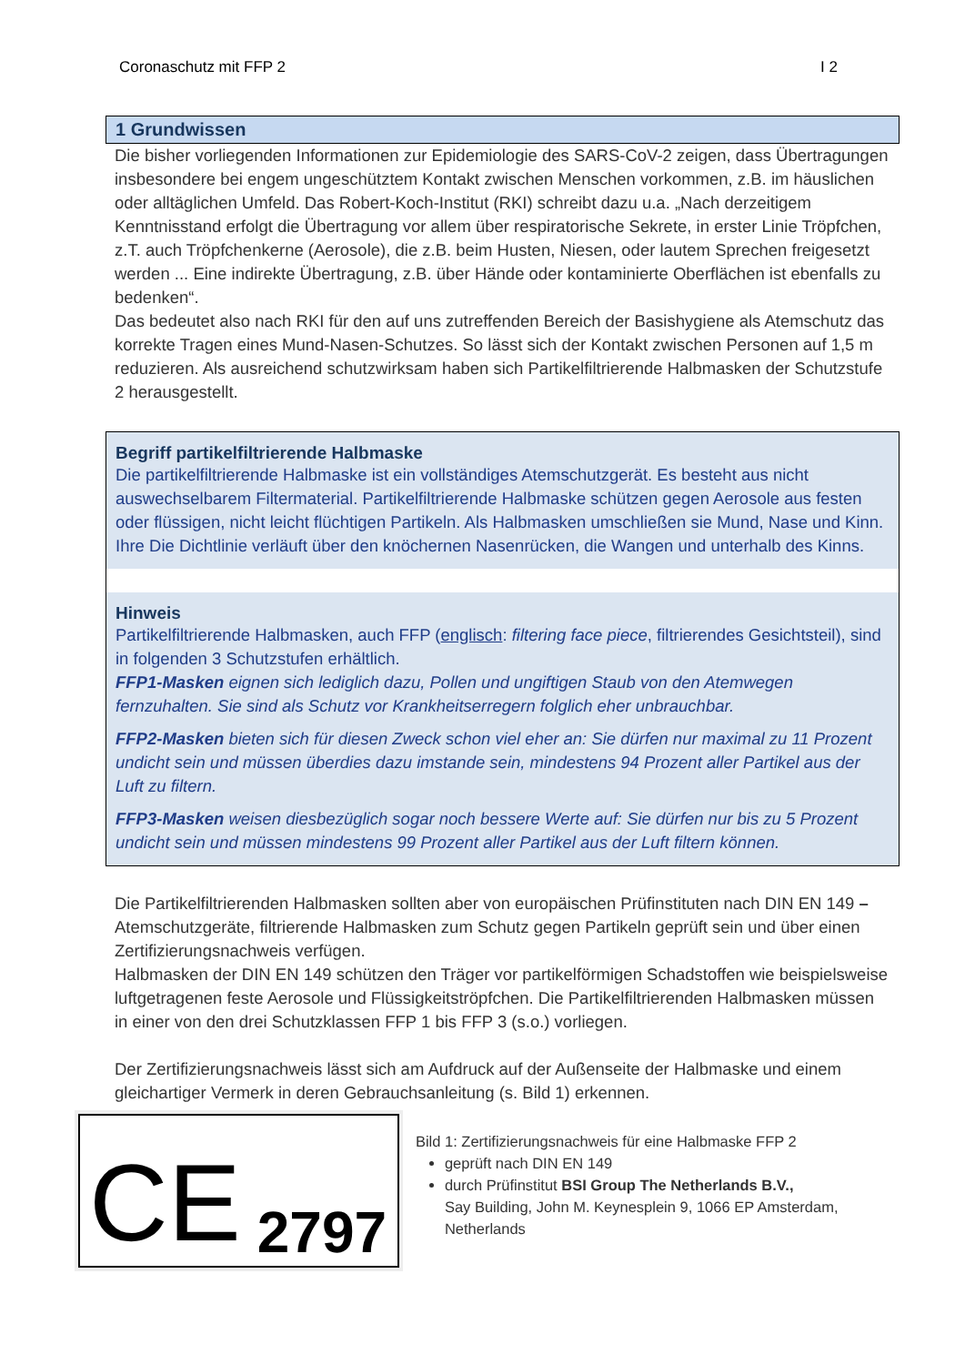Coronaschutz mit FFP 2 I 2
1 Grundwissen
Die bisher vorliegenden Informationen zur Epidemiologie des SARS-CoV-2 zeigen, dass Übertragungen insbesondere bei engem ungeschütztem Kontakt zwischen Menschen vorkommen, z.B. im häuslichen oder alltäglichen Umfeld. Das Robert-Koch-Institut (RKI) schreibt dazu u.a. „Nach derzeitigem Kenntnisstand erfolgt die Übertragung vor allem über respiratorische Sekrete, in erster Linie Tröpfchen, z.T. auch Tröpfchenkerne (Aerosole), die z.B. beim Husten, Niesen, oder lautem Sprechen freigesetzt werden ... Eine indirekte Übertragung, z.B. über Hände oder kontaminierte Oberflächen ist ebenfalls zu bedenken“.
Das bedeutet also nach RKI für den auf uns zutreffenden Bereich der Basishygiene als Atemschutz das korrekte Tragen eines Mund-Nasen-Schutzes. So lässt sich der Kontakt zwischen Personen auf 1,5 m reduzieren. Als ausreichend schutzwirksam haben sich Partikelfiltrierende Halbmasken der Schutzstufe 2 herausgestellt.
Begriff partikelfiltrierende Halbmaske
Die partikelfiltrierende Halbmaske ist ein vollständiges Atemschutzgerät. Es besteht aus nicht auswechselbarem Filtermaterial. Partikelfiltrierende Halbmaske schützen gegen Aerosole aus festen oder flüssigen, nicht leicht flüchtigen Partikeln. Als Halbmasken umschließen sie Mund, Nase und Kinn. Ihre Die Dichtlinie verläuft über den knöchernen Nasenrücken, die Wangen und unterhalb des Kinns.
Hinweis
Partikelfiltrierende Halbmasken, auch FFP (englisch: filtering face piece, filtrierendes Gesichtsteil), sind in folgenden 3 Schutzstufen erhältlich.
FFP1-Masken eignen sich lediglich dazu, Pollen und ungiftigen Staub von den Atemwegen fernzuhalten. Sie sind als Schutz vor Krankheitserregern folglich eher unbrauchbar.
FFP2-Masken bieten sich für diesen Zweck schon viel eher an: Sie dürfen nur maximal zu 11 Prozent undicht sein und müssen überdies dazu imstande sein, mindestens 94 Prozent aller Partikel aus der Luft zu filtern.
FFP3-Masken weisen diesbezüglich sogar noch bessere Werte auf: Sie dürfen nur bis zu 5 Prozent undicht sein und müssen mindestens 99 Prozent aller Partikel aus der Luft filtern können.
Die Partikelfiltrierenden Halbmasken sollten aber von europäischen Prüfinstituten nach DIN EN 149 – Atemschutzgeräte, filtrierende Halbmasken zum Schutz gegen Partikeln geprüft sein und über einen Zertifizierungsnachweis verfügen.
Halbmasken der DIN EN 149 schützen den Träger vor partikelförmigen Schadstoffen wie beispielsweise luftgetragenen feste Aerosole und Flüssigkeitströpfchen. Die Partikelfiltrierenden Halbmasken müssen in einer von den drei Schutzklassen FFP 1 bis FFP 3 (s.o.) vorliegen.
Der Zertifizierungsnachweis lässt sich am Aufdruck auf der Außenseite der Halbmaske und einem gleichartiger Vermerk in deren Gebrauchsanleitung (s. Bild 1) erkennen.
CE 2797
Bild 1: Zertifizierungsnachweis für eine Halbmaske FFP 2
geprüft nach DIN EN 149
durch Prüfinstitut BSI Group The Netherlands B.V.,
Say Building, John M. Keynesplein 9, 1066 EP Amsterdam, Netherlands